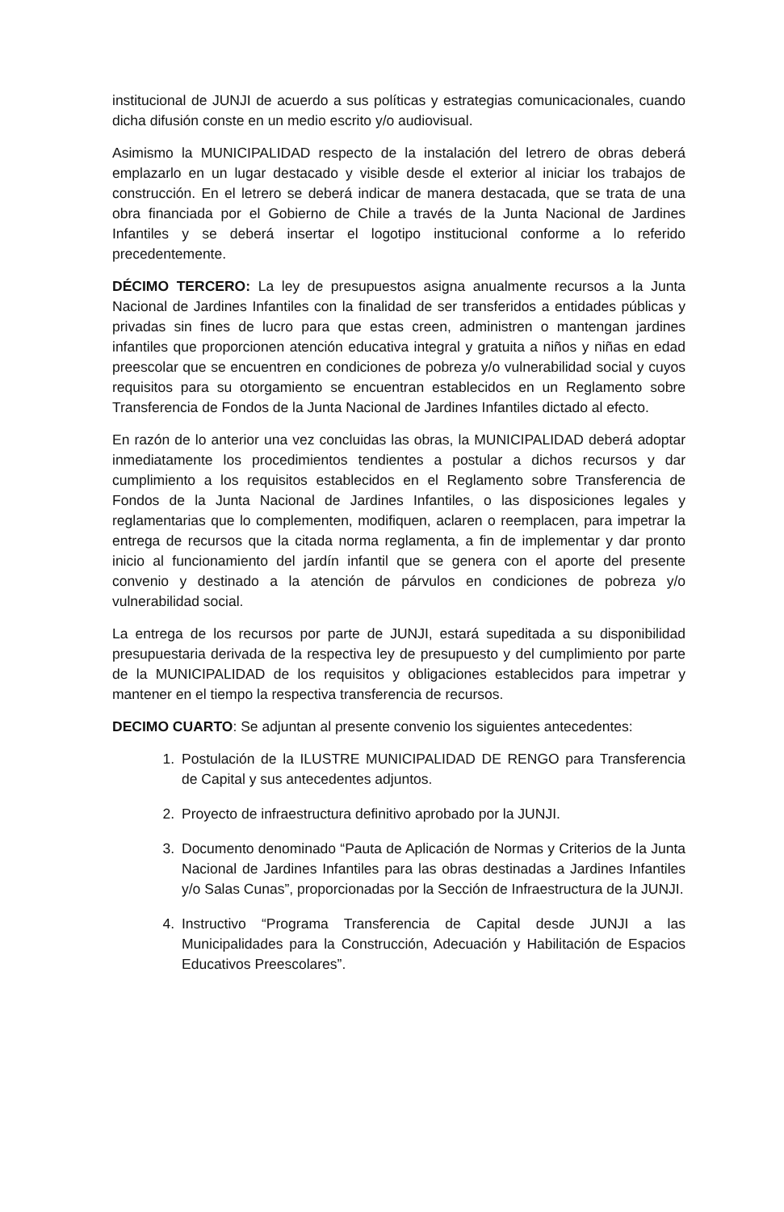institucional de JUNJI de acuerdo a sus políticas y estrategias comunicacionales, cuando dicha difusión conste en un medio escrito y/o audiovisual.
Asimismo la MUNICIPALIDAD respecto de la instalación del letrero de obras deberá emplazarlo en un lugar destacado y visible desde el exterior al iniciar los trabajos de construcción. En el letrero se deberá indicar de manera destacada, que se trata de una obra financiada por el Gobierno de Chile a través de la Junta Nacional de Jardines Infantiles y se deberá insertar el logotipo institucional conforme a lo referido precedentemente.
DÉCIMO TERCERO: La ley de presupuestos asigna anualmente recursos a la Junta Nacional de Jardines Infantiles con la finalidad de ser transferidos a entidades públicas y privadas sin fines de lucro para que estas creen, administren o mantengan jardines infantiles que proporcionen atención educativa integral y gratuita a niños y niñas en edad preescolar que se encuentren en condiciones de pobreza y/o vulnerabilidad social y cuyos requisitos para su otorgamiento se encuentran establecidos en un Reglamento sobre Transferencia de Fondos de la Junta Nacional de Jardines Infantiles dictado al efecto.
En razón de lo anterior una vez concluidas las obras, la MUNICIPALIDAD deberá adoptar inmediatamente los procedimientos tendientes a postular a dichos recursos y dar cumplimiento a los requisitos establecidos en el Reglamento sobre Transferencia de Fondos de la Junta Nacional de Jardines Infantiles, o las disposiciones legales y reglamentarias que lo complementen, modifiquen, aclaren o reemplacen, para impetrar la entrega de recursos que la citada norma reglamenta, a fin de implementar y dar pronto inicio al funcionamiento del jardín infantil que se genera con el aporte del presente convenio y destinado a la atención de párvulos en condiciones de pobreza y/o vulnerabilidad social.
La entrega de los recursos por parte de JUNJI, estará supeditada a su disponibilidad presupuestaria derivada de la respectiva ley de presupuesto y del cumplimiento por parte de la MUNICIPALIDAD de los requisitos y obligaciones establecidos para impetrar y mantener en el tiempo la respectiva transferencia de recursos.
DECIMO CUARTO: Se adjuntan al presente convenio los siguientes antecedentes:
1. Postulación de la ILUSTRE MUNICIPALIDAD DE RENGO para Transferencia de Capital y sus antecedentes adjuntos.
2. Proyecto de infraestructura definitivo aprobado por la JUNJI.
3. Documento denominado “Pauta de Aplicación de Normas y Criterios de la Junta Nacional de Jardines Infantiles para las obras destinadas a Jardines Infantiles y/o Salas Cunas”, proporcionadas por la Sección de Infraestructura de la JUNJI.
4. Instructivo “Programa Transferencia de Capital desde JUNJI a las Municipalidades para la Construcción, Adecuación y Habilitación de Espacios Educativos Preescolares”.